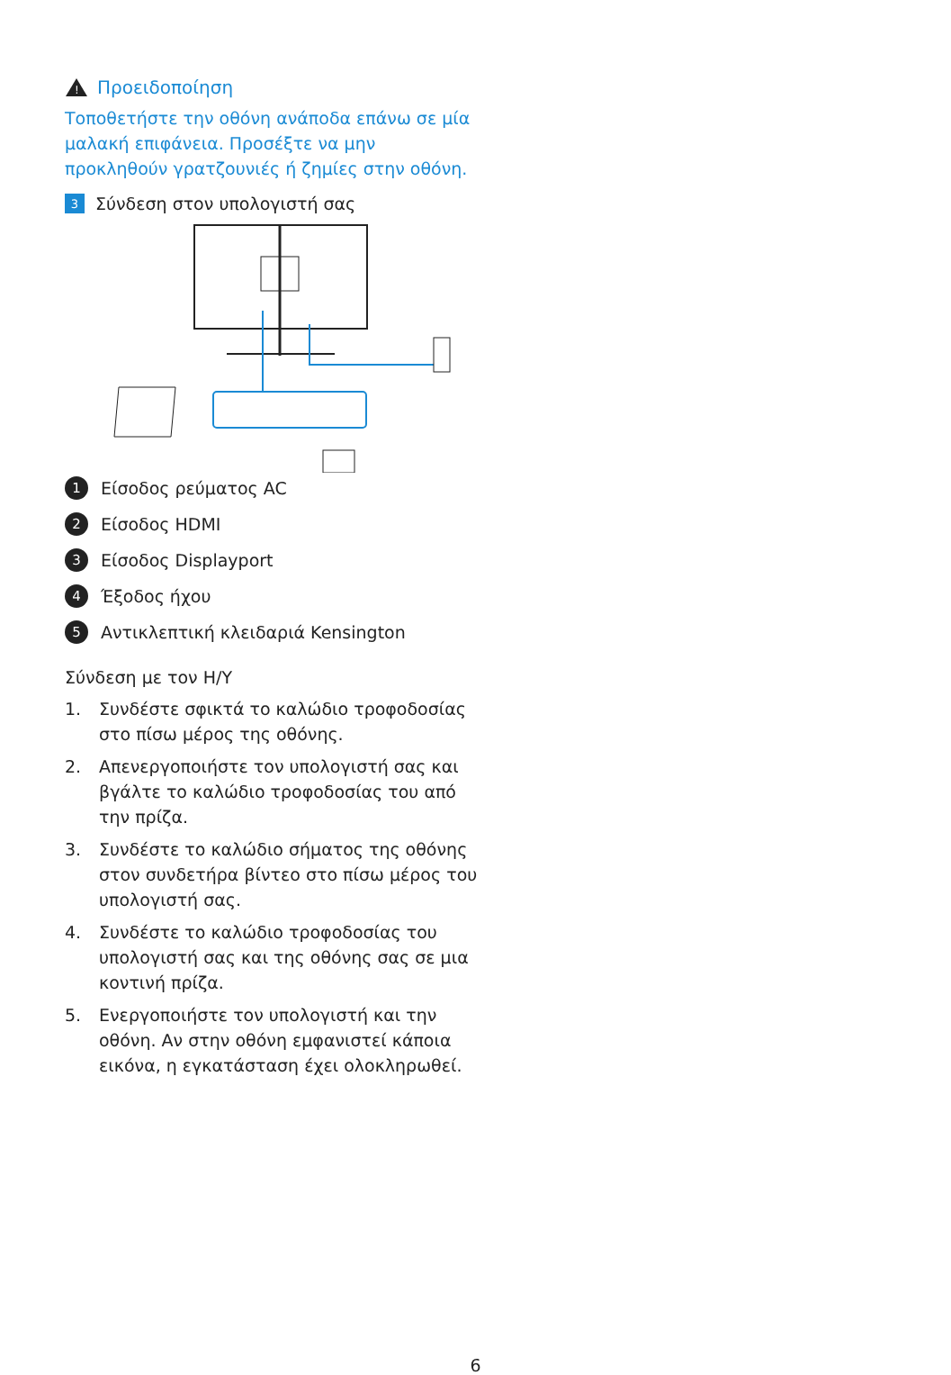!
Προειδοποίηση
Τοποθετήστε την οθόνη ανάποδα επάνω σε μία μαλακή επιφάνεια. Προσέξτε να μην προκληθούν γρατζουνιές ή ζημίες στην οθόνη.
3 Σύνδεση στον υπολογιστή σας
1 Είσοδος ρεύματος AC
2 Είσοδος HDMI
3 Είσοδος Displayport
4 Έξοδος ήχου
5 Αντικλεπτική κλειδαριά Kensington
Σύνδεση με τον H/Y
1. Συνδέστε σφικτά το καλώδιο τροφοδοσίας στο πίσω μέρος της οθόνης.
2. Απενεργοποιήστε τον υπολογιστή σας και βγάλτε το καλώδιο τροφοδοσίας του από την πρίζα.
3. Συνδέστε το καλώδιο σήματος της οθόνης στον συνδετήρα βίντεο στο πίσω μέρος του υπολογιστή σας.
4. Συνδέστε το καλώδιο τροφοδοσίας του υπολογιστή σας και της οθόνης σας σε μια κοντινή πρίζα.
5. Ενεργοποιήστε τον υπολογιστή και την οθόνη. Αν στην οθόνη εμφανιστεί κάποια εικόνα, η εγκατάσταση έχει ολοκληρωθεί.
6